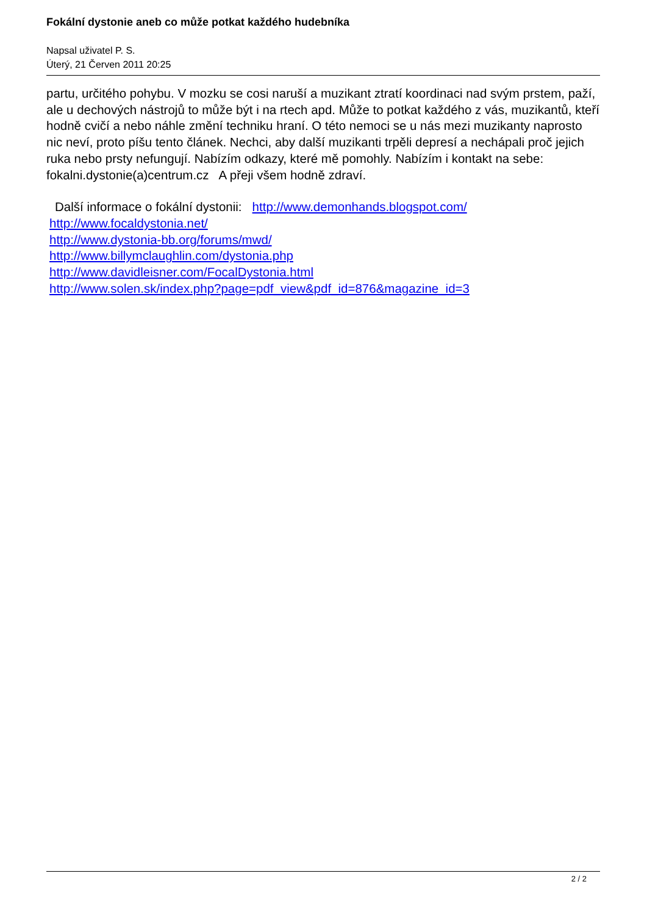Fokální dystonie aneb co může potkat každého hudebníka
Napsal uživatel P. S.
Úterý, 21 Červen 2011 20:25
partu, určitého pohybu. V mozku se cosi naruší a muzikant ztratí koordinaci nad svým prstem, paží, ale u dechových nástrojů to může být i na rtech apd. Může to potkat každého z vás, muzikantů, kteří hodně cvičí a nebo náhle změní techniku hraní. O této nemoci se u nás mezi muzikanty naprosto nic neví, proto píšu tento článek. Nechci, aby další muzikanti trpěli depresí a nechápali proč jejich ruka nebo prsty nefungují. Nabízím odkazy, které mě pomohly. Nabízím i kontakt na sebe: fokalni.dystonie(a)centrum.cz A přeji všem hodně zdraví.
Další informace o fokální dystonii: http://www.demonhands.blogspot.com/
http://www.focaldystonia.net/
http://www.dystonia-bb.org/forums/mwd/
http://www.billymclaughlin.com/dystonia.php
http://www.davidleisner.com/FocalDystonia.html
http://www.solen.sk/index.php?page=pdf_view&pdf_id=876&magazine_id=3
2 / 2